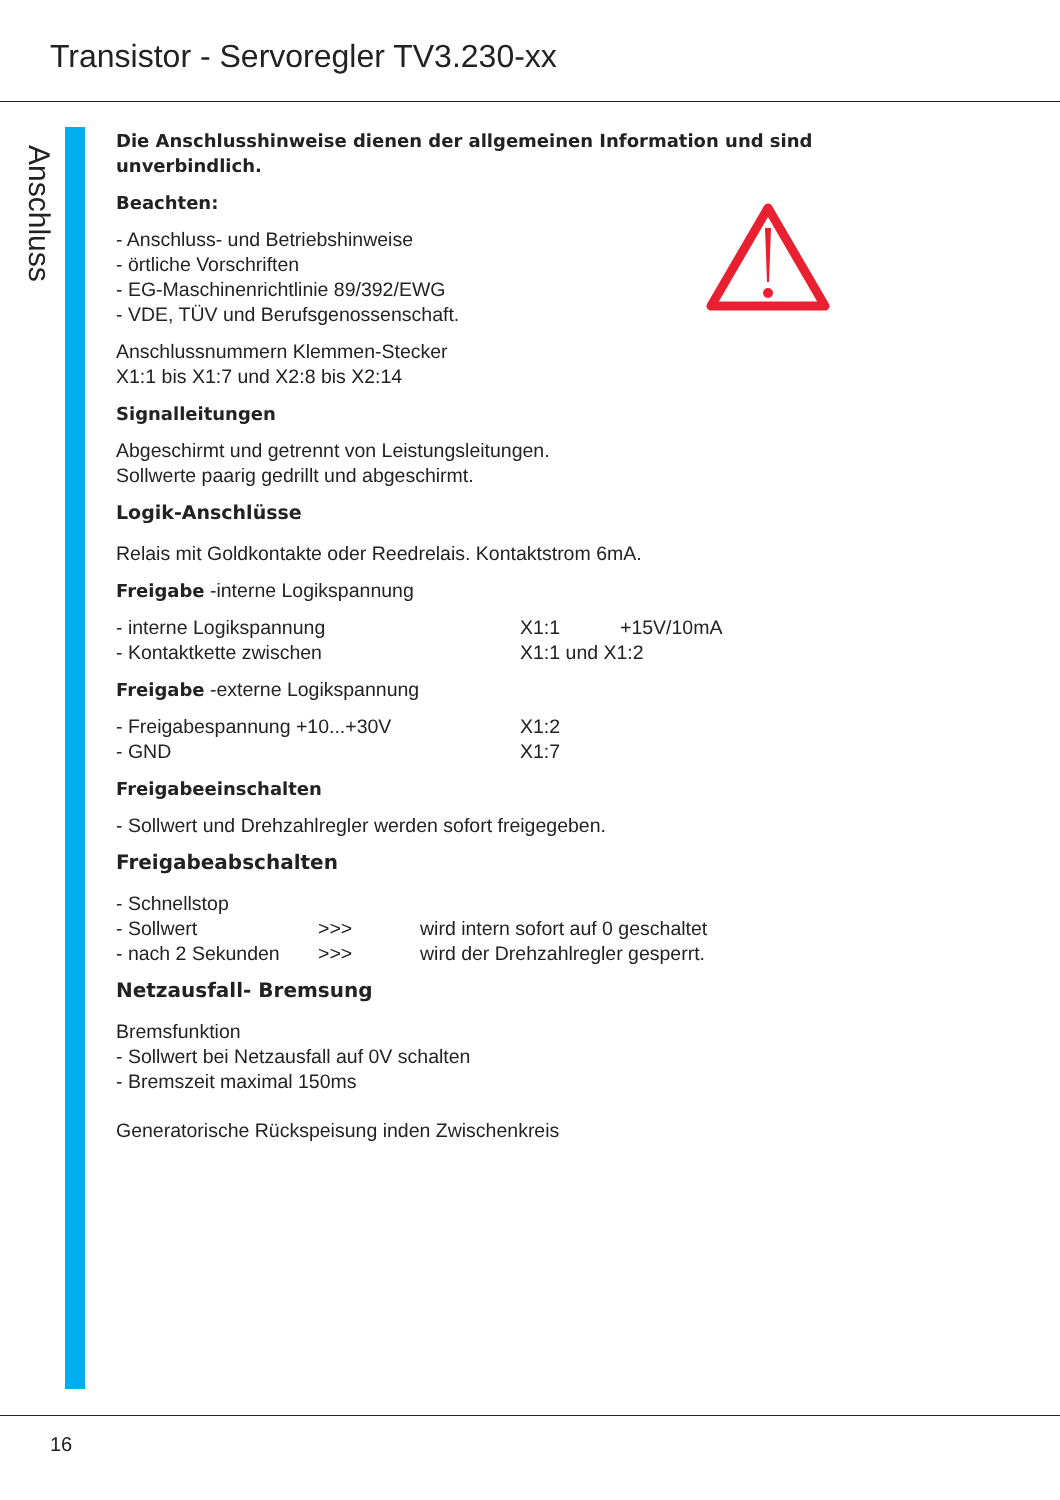Transistor - Servoregler TV3.230-xx
Anschluss
Die Anschlusshinweise dienen der allgemeinen Information und sind unverbindlich.
Beachten:
- Anschluss- und Betriebshinweise
- örtliche Vorschriften
- EG-Maschinenrichtlinie 89/392/EWG
- VDE, TÜV und Berufsgenossenschaft.
Anschlussnummern Klemmen-Stecker
X1:1 bis X1:7 und X2:8 bis X2:14
Signalleitungen
Abgeschirmt und getrennt von Leistungsleitungen.
Sollwerte paarig gedrillt und abgeschirmt.
Logik-Anschlüsse
Relais mit Goldkontakte oder Reedrelais. Kontaktstrom 6mA.
Freigabe -interne Logikspannung
- interne Logikspannung X1:1 +15V/10mA
- Kontaktkette zwischen X1:1 und X1:2
Freigabe -externe Logikspannung
- Freigabespannung +10...+30V X1:2
- GND X1:7
Freigabeeinschalten
- Sollwert und Drehzahlregler werden sofort freigegeben.
Freigabeabschalten
- Schnellstop
- Sollwert >>> wird intern sofort auf 0 geschaltet
- nach 2 Sekunden >>> wird der Drehzahlregler gesperrt.
Netzausfall- Bremsung
Bremsfunktion
- Sollwert bei Netzausfall auf 0V schalten
- Bremszeit maximal 150ms
Generatorische Rückspeisung inden Zwischenkreis
16